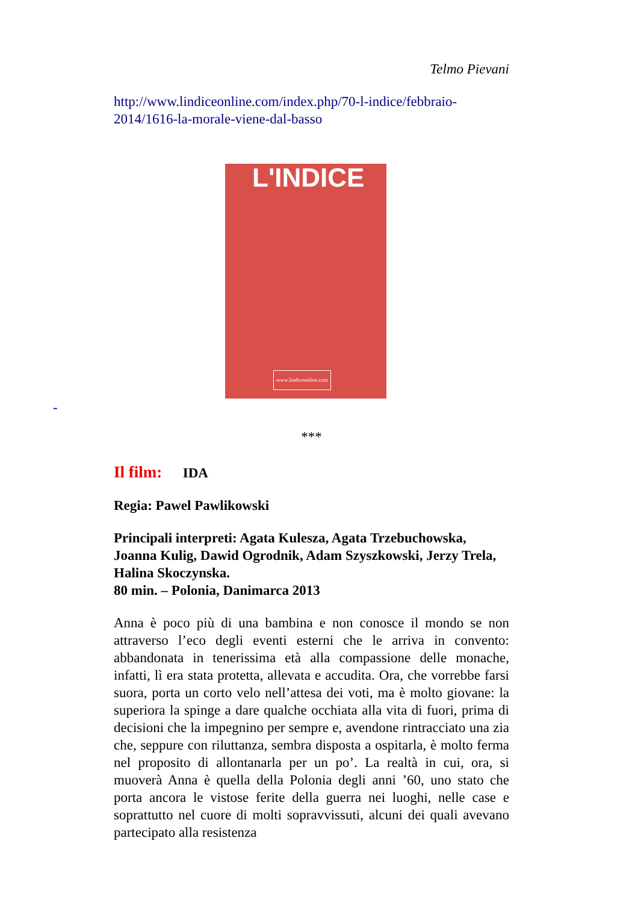Telmo Pievani
http://www.lindiceonline.com/index.php/70-l-indice/febbraio-2014/1616-la-morale-viene-dal-basso
L'INDICE
www.lindiceonline.com
-
***
Il film: IDA
Regia: Pawel Pawlikowski
Principali interpreti: Agata Kulesza, Agata Trzebuchowska, Joanna Kulig, Dawid Ogrodnik, Adam Szyszkowski, Jerzy Trela, Halina Skoczynska.
80 min. – Polonia, Danimarca 2013
Anna è poco più di una bambina e non conosce il mondo se non attraverso l’eco degli eventi esterni che le arriva in convento: abbandonata in tenerissima età alla compassione delle monache, infatti, lì era stata protetta, allevata e accudita. Ora, che vorrebbe farsi suora, porta un corto velo nell’attesa dei voti, ma è molto giovane: la superiora la spinge a dare qualche occhiata alla vita di fuori, prima di decisioni che la impegnino per sempre e, avendone rintracciato una zia che, seppure con riluttanza, sembra disposta a ospitarla, è molto ferma nel proposito di allontanarla per un po’. La realtà in cui, ora, si muoverà Anna è quella della Polonia degli anni ’60, uno stato che porta ancora le vistose ferite della guerra nei luoghi, nelle case e soprattutto nel cuore di molti sopravvissuti, alcuni dei quali avevano partecipato alla resistenza